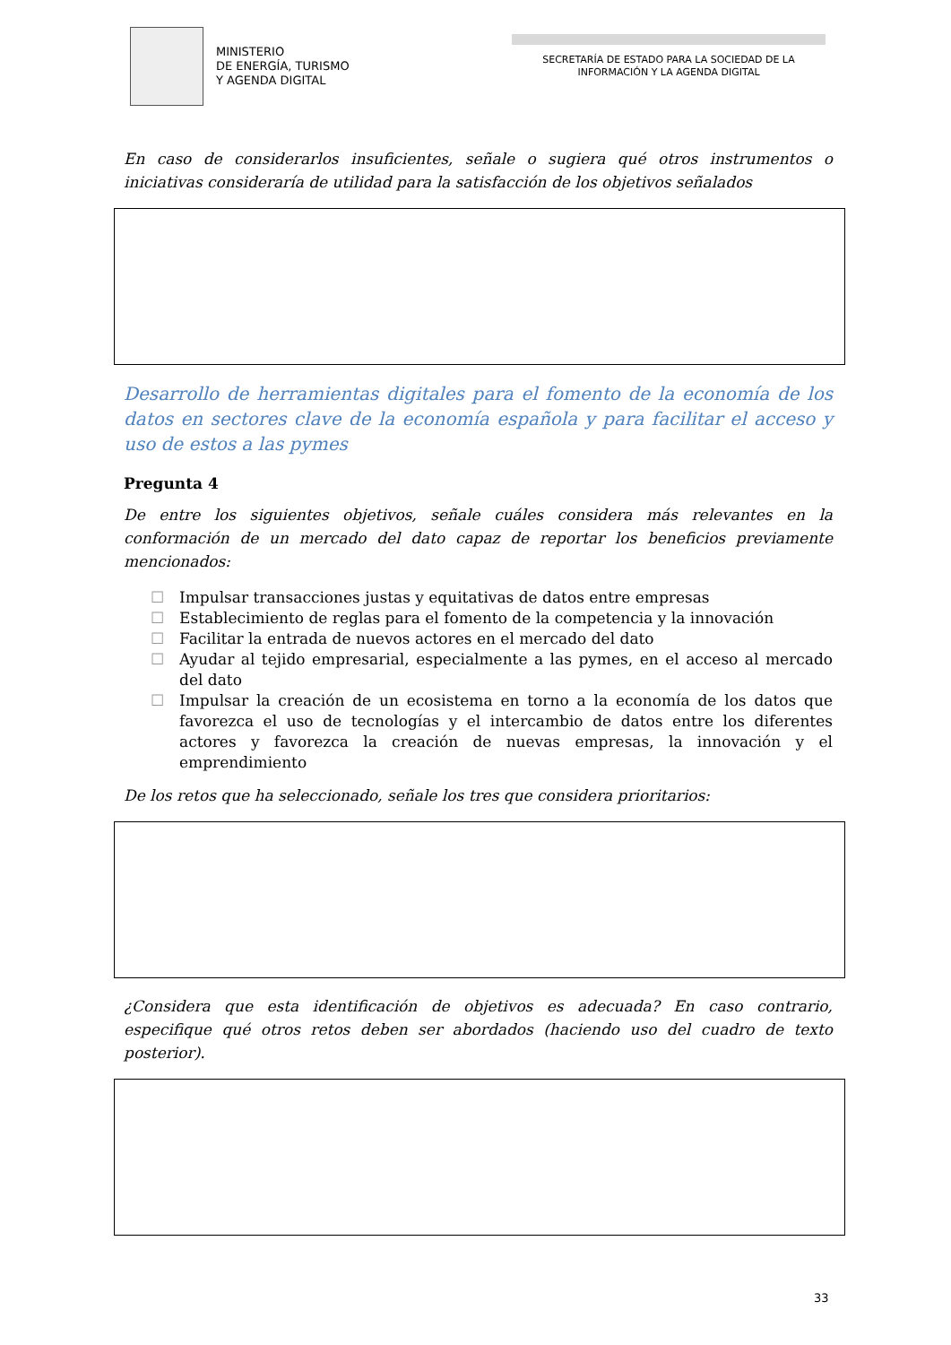MINISTERIO
DE ENERGÍA, TURISMO
Y AGENDA DIGITAL
SECRETARÍA DE ESTADO PARA LA SOCIEDAD DE LA INFORMACIÓN Y LA AGENDA DIGITAL
En caso de considerarlos insuficientes, señale o sugiera qué otros instrumentos o iniciativas consideraría de utilidad para la satisfacción de los objetivos señalados
Desarrollo de herramientas digitales para el fomento de la economía de los datos en sectores clave de la economía española y para facilitar el acceso y uso de estos a las pymes
Pregunta 4
De entre los siguientes objetivos, señale cuáles considera más relevantes en la conformación de un mercado del dato capaz de reportar los beneficios previamente mencionados:
☐ Impulsar transacciones justas y equitativas de datos entre empresas
☐ Establecimiento de reglas para el fomento de la competencia y la innovación
☐ Facilitar la entrada de nuevos actores en el mercado del dato
☐ Ayudar al tejido empresarial, especialmente a las pymes, en el acceso al mercado del dato
☐ Impulsar la creación de un ecosistema en torno a la economía de los datos que favorezca el uso de tecnologías y el intercambio de datos entre los diferentes actores y favorezca la creación de nuevas empresas, la innovación y el emprendimiento
De los retos que ha seleccionado, señale los tres que considera prioritarios:
¿Considera que esta identificación de objetivos es adecuada? En caso contrario, especifique qué otros retos deben ser abordados (haciendo uso del cuadro de texto posterior).
33